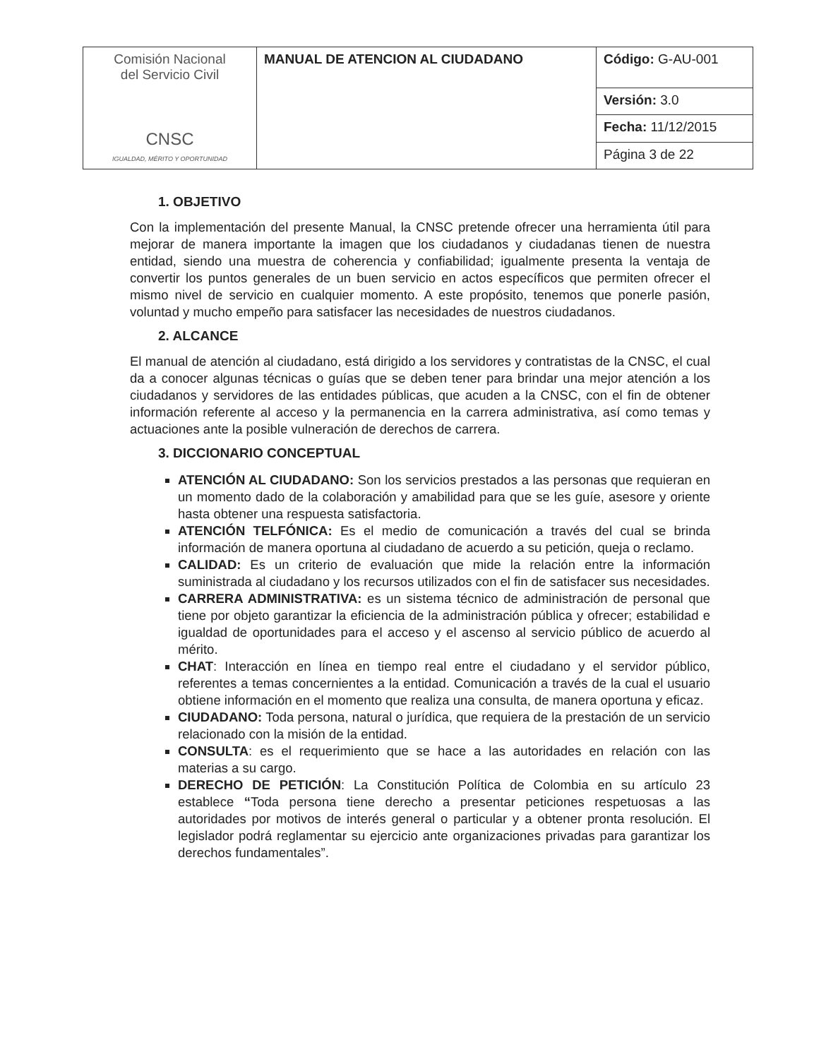| Comisión Nacional del Servicio Civil CNSC IGUALDAD, MÉRITO Y OPORTUNIDAD | MANUAL DE ATENCION AL CIUDADANO | Código: G-AU-001 |
| | | Versión: 3.0 |
| | | Fecha: 11/12/2015 |
| | | Página 3 de 22 |
1. OBJETIVO
Con la implementación del presente Manual, la CNSC pretende ofrecer una herramienta útil para mejorar de manera importante la imagen que los ciudadanos y ciudadanas tienen de nuestra entidad, siendo una muestra de coherencia y confiabilidad; igualmente presenta la ventaja de convertir los puntos generales de un buen servicio en actos específicos que permiten ofrecer el mismo nivel de servicio en cualquier momento. A este propósito, tenemos que ponerle pasión, voluntad y mucho empeño para satisfacer las necesidades de nuestros ciudadanos.
2. ALCANCE
El manual de atención al ciudadano, está dirigido a los servidores y contratistas de la CNSC, el cual da a conocer algunas técnicas o guías que se deben tener para brindar una mejor atención a los ciudadanos y servidores de las entidades públicas, que acuden a la CNSC, con el fin de obtener información referente al acceso y la permanencia en la carrera administrativa, así como temas y actuaciones ante la posible vulneración de derechos de carrera.
3. DICCIONARIO CONCEPTUAL
ATENCIÓN AL CIUDADANO: Son los servicios prestados a las personas que requieran en un momento dado de la colaboración y amabilidad para que se les guíe, asesore y oriente hasta obtener una respuesta satisfactoria.
ATENCIÓN TELFÓNICA: Es el medio de comunicación a través del cual se brinda información de manera oportuna al ciudadano de acuerdo a su petición, queja o reclamo.
CALIDAD: Es un criterio de evaluación que mide la relación entre la información suministrada al ciudadano y los recursos utilizados con el fin de satisfacer sus necesidades.
CARRERA ADMINISTRATIVA: es un sistema técnico de administración de personal que tiene por objeto garantizar la eficiencia de la administración pública y ofrecer; estabilidad e igualdad de oportunidades para el acceso y el ascenso al servicio público de acuerdo al mérito.
CHAT: Interacción en línea en tiempo real entre el ciudadano y el servidor público, referentes a temas concernientes a la entidad. Comunicación a través de la cual el usuario obtiene información en el momento que realiza una consulta, de manera oportuna y eficaz.
CIUDADANO: Toda persona, natural o jurídica, que requiera de la prestación de un servicio relacionado con la misión de la entidad.
CONSULTA: es el requerimiento que se hace a las autoridades en relación con las materias a su cargo.
DERECHO DE PETICIÓN: La Constitución Política de Colombia en su artículo 23 establece “Toda persona tiene derecho a presentar peticiones respetuosas a las autoridades por motivos de interés general o particular y a obtener pronta resolución. El legislador podrá reglamentar su ejercicio ante organizaciones privadas para garantizar los derechos fundamentales”.